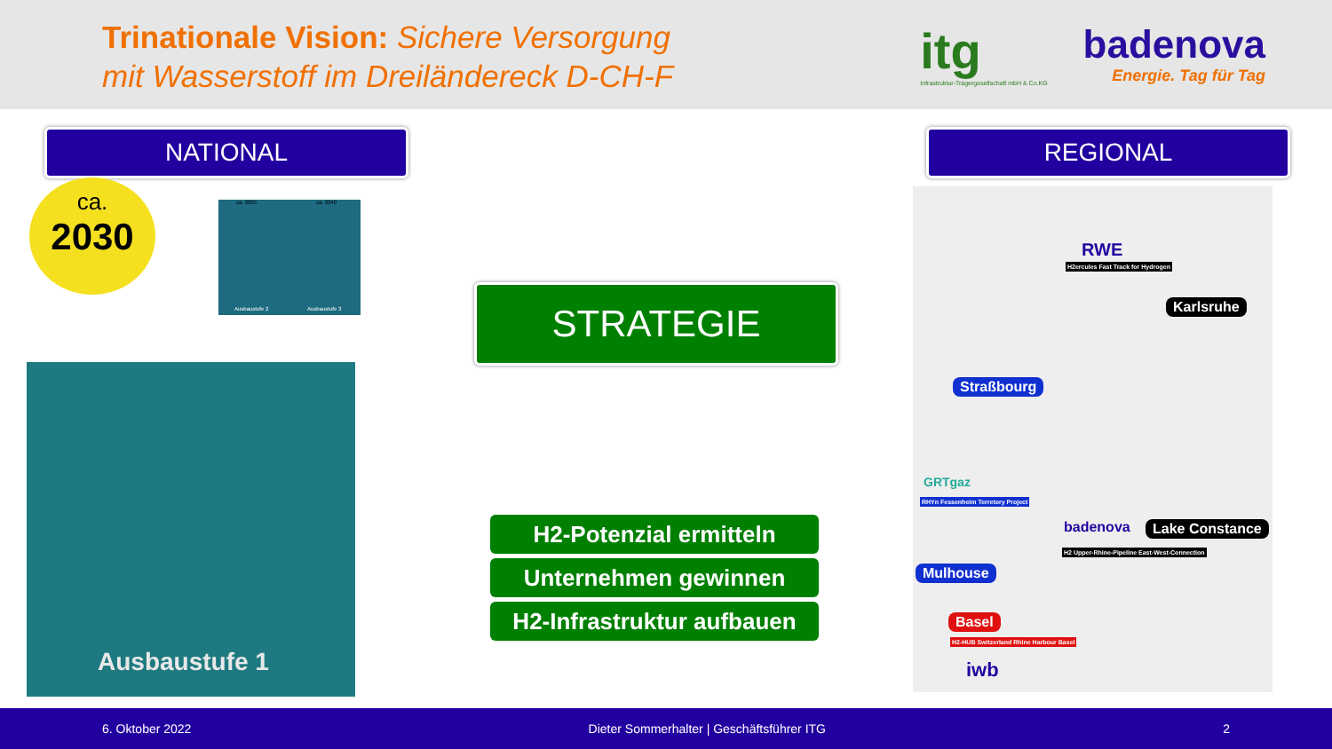Trinationale Vision: Sichere Versorgung
mit Wasserstoff im Dreiländereck D-CH-F
itg
Infrastruktur-Trägergesellschaft mbH & Co.KG
badenova
Energie. Tag für Tag
NATIONAL REGIONAL
ca.
2030
ca. 2035 ca. 2040
Ausbaustufe 2 Ausbaustufe 3
Ausbaustufe 1
STRATEGIE
H2-Potenzial ermitteln
Unternehmen gewinnen
H2-Infrastruktur aufbauen
RWE
H2ercules Fast Track for Hydrogen
Karlsruhe
Straßbourg
GRTgaz
RHYn Fessenheim Terretory Project
badenova Lake Constance
H2 Upper-Rhine-Pipeline East-West-Connection
Mulhouse
Basel
H2-HUB Switzerland Rhine Harbour Basel
iwb
6. Oktober 2022 Dieter Sommerhalter | Geschäftsführer ITG 2